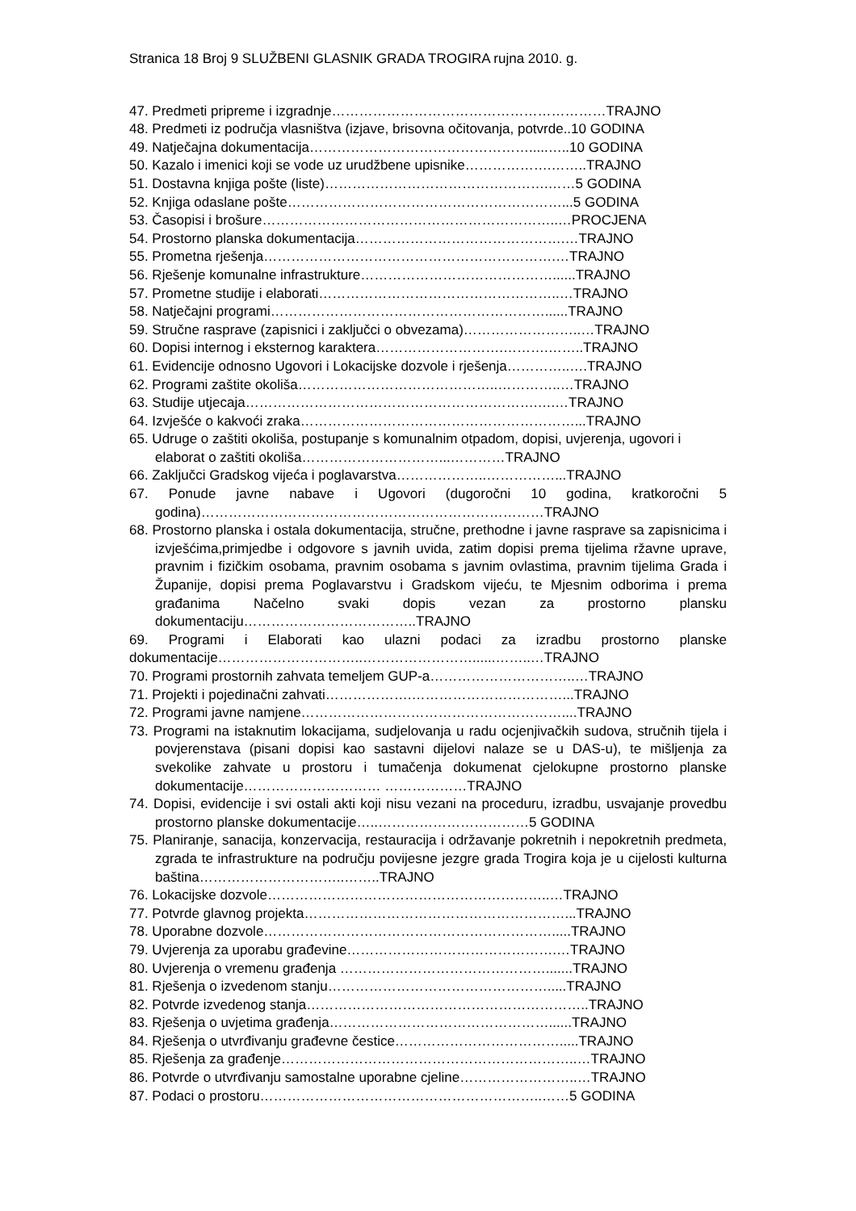Stranica 18 Broj 9 SLUŽBENI GLASNIK GRADA TROGIRA rujna 2010. g.
47. Predmeti pripreme i izgradnje……………………………………………………TRAJNO
48. Predmeti iz područja vlasništva (izjave, brisovna očitovanja, potvrde..10 GODINA
49. Natječajna dokumentacija………………………………………….....…..10 GODINA
50. Kazalo i imenici koji se vode uz urudžbene upisnike……………….……..TRAJNO
51. Dostavna knjiga pošte (liste)………………………………………….……5 GODINA
52. Knjiga odaslane pošte……………………………………………………...5 GODINA
53. Časopisi i brošure………………………………………………………..…PROCJENA
54. Prostorno planska dokumentacija……………………………………….…TRAJNO
55. Prometna rješenja……………………………………………………….…TRAJNO
56. Rješenje komunalne infrastrukture……………………………………......TRAJNO
57. Prometne studije i elaborati……………………………………………..…TRAJNO
58. Natječajni programi……………………………………………………......TRAJNO
59. Stručne rasprave (zapisnici i zaključci o obvezama)……………………..…TRAJNO
60. Dopisi internog i eksternog karaktera……………………….……….……..TRAJNO
61. Evidencije odnosno Ugovori i Lokacijske dozvole i rješenja…………..….TRAJNO
62. Programi zaštite okoliša……………………………………..…………..…TRAJNO
63. Studije utjecaja……………………………………………………….….…TRAJNO
64. Izvješće o kakvoći zraka……………………………………………………...TRAJNO
65. Udruge o zaštiti okoliša, postupanje s komunalnim otpadom, dopisi, uvjerenja, ugovori i elaborat o zaštiti okoliša…………………………...…………TRAJNO
66. Zaključci Gradskog vijeća i poglavarstva………………..……………...TRAJNO
67. Ponude javne nabave i Ugovori (dugoročni 10 godina, kratkoročni 5 godina)…………………………………………………………………TRAJNO
68. Prostorno planska i ostala dokumentacija, stručne, prethodne i javne rasprave sa zapisnicima i izvješćima,primjedbe i odgovore s javnih uvida, zatim dopisi prema tijelima ržavne uprave, pravnim i fizičkim osobama, pravnim osobama s javnim ovlastima, pravnim tijelima Grada i Županije, dopisi prema Poglavarstvu i Gradskom vijeću, te Mjesnim odborima i prema građanima Načelno svaki dopis vezan za prostorno plansku dokumentaciju………………………………..TRAJNO
69. Programi i Elaborati kao ulazni podaci za izradbu prostorno planske dokumentacije…………………………..……………………......……..…TRAJNO
70. Programi prostornih zahvata temeljem GUP-a…………………………..…TRAJNO
71. Projekti i pojedinačni zahvati……………….……………………………...TRAJNO
72. Programi javne namjene…………………………………………………....TRAJNO
73. Programi na istaknutim lokacijama, sudjelovanja u radu ocjenjivačkih sudova, stručnih tijela i povjerenstava (pisani dopisi kao sastavni dijelovi nalaze se u DAS-u), te mišljenja za svekolike zahvate u prostoru i tumačenja dokumenat cjelokupne prostorno planske dokumentacije………………………… ………………TRAJNO
74. Dopisi, evidencije i svi ostali akti koji nisu vezani na proceduru, izradbu, usvajanje provedbu prostorno planske dokumentacije…..……………………………5 GODINA
75. Planiranje, sanacija, konzervacija, restauracija i održavanje pokretnih i nepokretnih predmeta, zgrada te infrastrukture na području povijesne jezgre grada Trogira koja je u cijelosti kulturna baština…………………………..……..TRAJNO
76. Lokacijske dozvole……………………………………………………..…TRAJNO
77. Potvrde glavnog projekta…………………………………………………...TRAJNO
78. Uporabne dozvole……………………………………………………….....TRAJNO
79. Uvjerenja za uporabu građevine……………………………………….…TRAJNO
80. Uvjerenja o vremenu građenja ……………………………………….......TRAJNO
81. Rješenja o izvedenom stanju………………………………………….....TRAJNO
82. Potvrde izvedenog stanja……………………………………………………..TRAJNO
83. Rješenja o uvjetima građenja…………………………………………......TRAJNO
84. Rješenja o utvrđivanju građevne čestice……………………………….....TRAJNO
85. Rješenja za građenje………………………………………………………..…TRAJNO
86. Potvrde o utvrđivanju samostalne uporabne cjeline……………………..…TRAJNO
87. Podaci o prostoru……………………………………………………..……5 GODINA